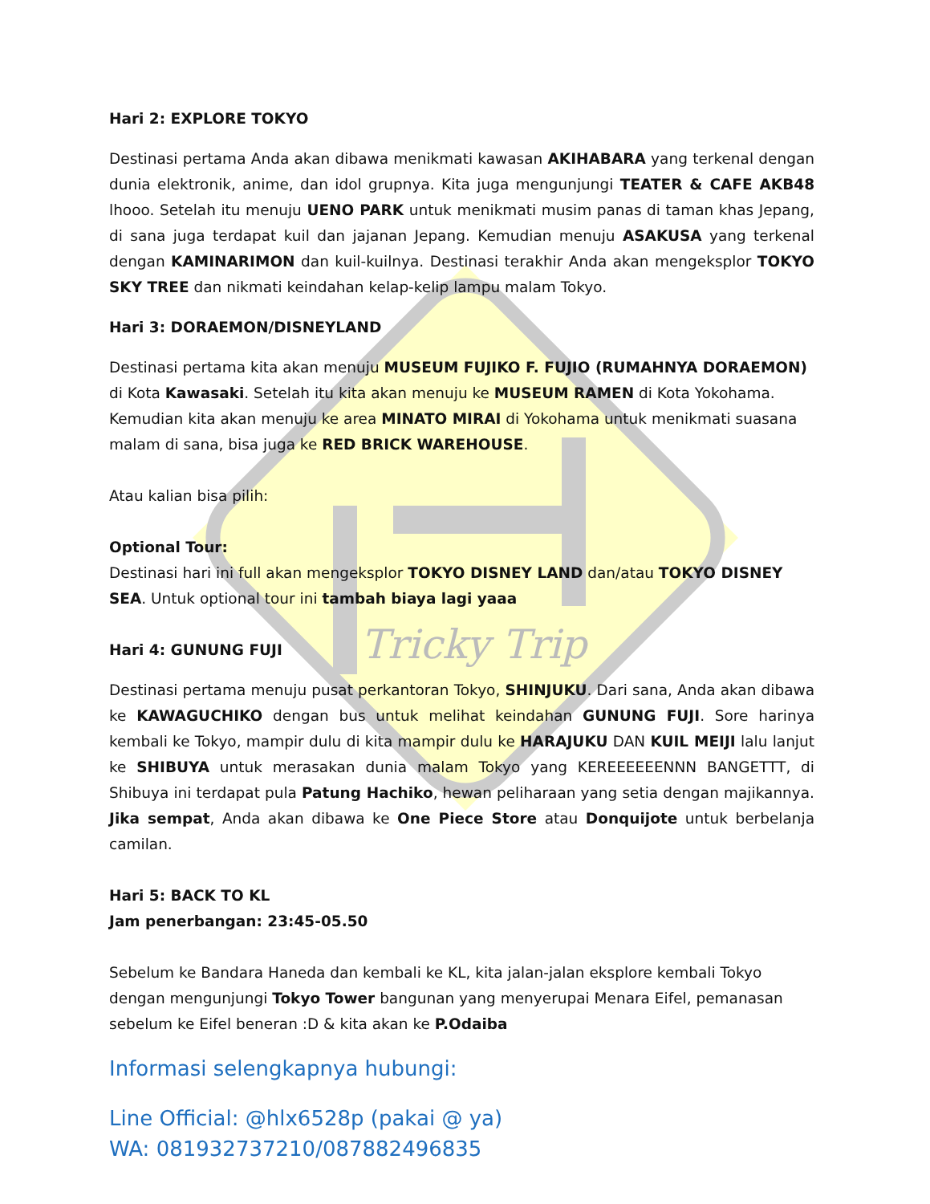Tricky Trip
Hari 2: EXPLORE TOKYO
Destinasi pertama Anda akan dibawa menikmati kawasan AKIHABARA yang terkenal dengan dunia elektronik, anime, dan idol grupnya. Kita juga mengunjungi TEATER & CAFE AKB48 lhooo. Setelah itu menuju UENO PARK untuk menikmati musim panas di taman khas Jepang, di sana juga terdapat kuil dan jajanan Jepang. Kemudian menuju ASAKUSA yang terkenal dengan KAMINARIMON dan kuil-kuilnya. Destinasi terakhir Anda akan mengeksplor TOKYO SKY TREE dan nikmati keindahan kelap-kelip lampu malam Tokyo.
Hari 3: DORAEMON/DISNEYLAND
Destinasi pertama kita akan menuju MUSEUM FUJIKO F. FUJIO (RUMAHNYA DORAEMON) di Kota Kawasaki. Setelah itu kita akan menuju ke MUSEUM RAMEN di Kota Yokohama. Kemudian kita akan menuju ke area MINATO MIRAI di Yokohama untuk menikmati suasana malam di sana, bisa juga ke RED BRICK WAREHOUSE.
Atau kalian bisa pilih:
Optional Tour:
Destinasi hari ini full akan mengeksplor TOKYO DISNEY LAND dan/atau TOKYO DISNEY SEA. Untuk optional tour ini tambah biaya lagi yaaa
Hari 4: GUNUNG FUJI
Destinasi pertama menuju pusat perkantoran Tokyo, SHINJUKU. Dari sana, Anda akan dibawa ke KAWAGUCHIKO dengan bus untuk melihat keindahan GUNUNG FUJI. Sore harinya kembali ke Tokyo, mampir dulu di kita mampir dulu ke HARAJUKU DAN KUIL MEIJI lalu lanjut ke SHIBUYA untuk merasakan dunia malam Tokyo yang KEREEEEEENNN BANGETTT, di Shibuya ini terdapat pula Patung Hachiko, hewan peliharaan yang setia dengan majikannya. Jika sempat, Anda akan dibawa ke One Piece Store atau Donquijote untuk berbelanja camilan.
Hari 5: BACK TO KL
Jam penerbangan: 23:45-05.50
Sebelum ke Bandara Haneda dan kembali ke KL, kita jalan-jalan eksplore kembali Tokyo dengan mengunjungi Tokyo Tower bangunan yang menyerupai Menara Eifel, pemanasan sebelum ke Eifel beneran :D & kita akan ke P.Odaiba
Informasi selengkapnya hubungi:
Line Official: @hlx6528p (pakai @ ya)
WA: 081932737210/087882496835